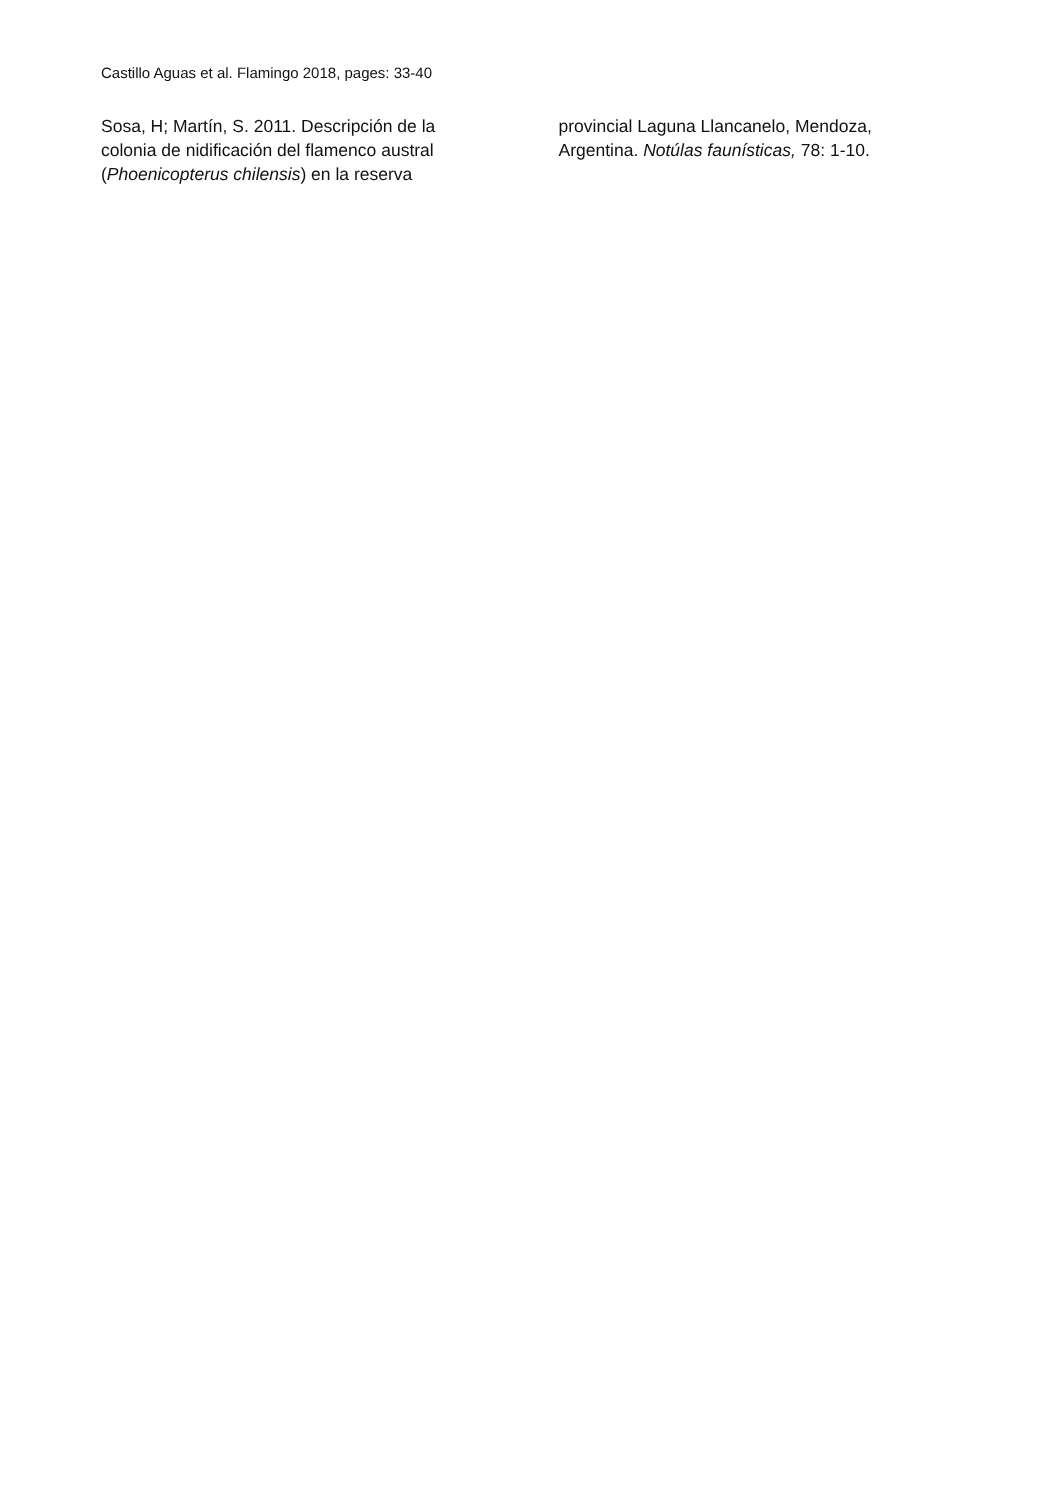Castillo Aguas et al. Flamingo 2018, pages: 33-40
Sosa, H; Martín, S. 2011. Descripción de la colonia de nidificación del flamenco austral (Phoenicopterus chilensis) en la reserva
provincial Laguna Llancanelo, Mendoza, Argentina. Notúlas faunísticas, 78: 1-10.